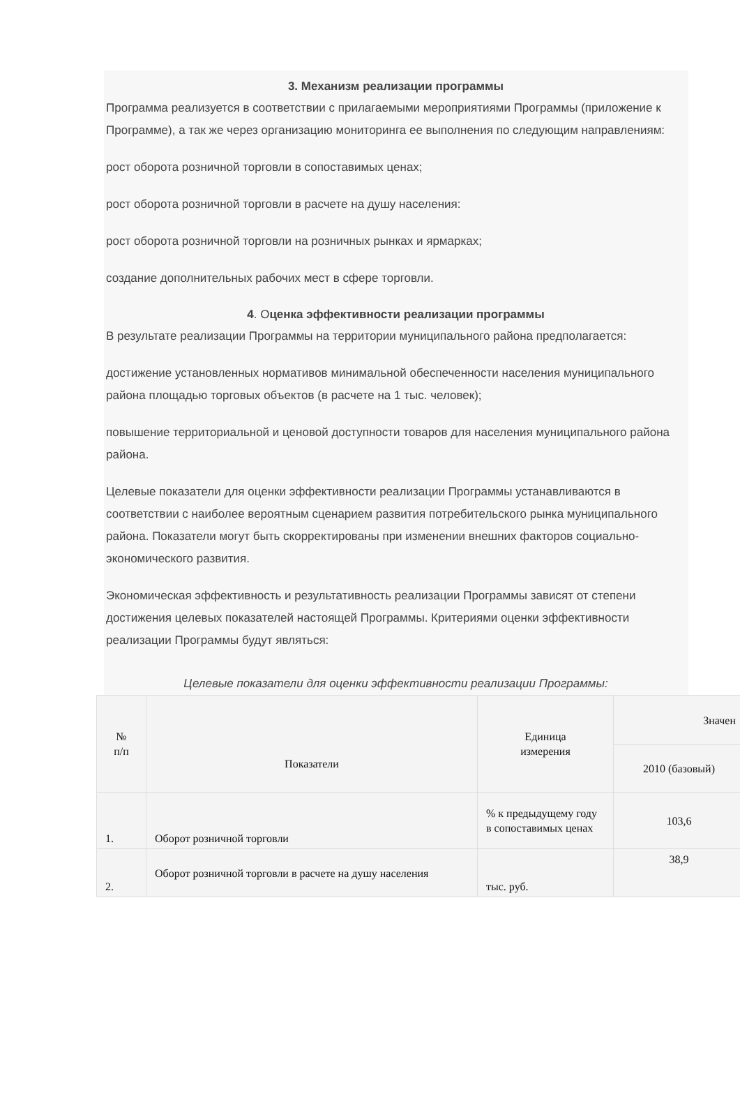3. Механизм реализации программы
Программа реализуется в соответствии с прилагаемыми мероприятиями Программы (приложение к Программе), а так же через организацию мониторинга ее выполнения по следующим направлениям:
рост оборота розничной торговли в сопоставимых ценах;
рост оборота розничной торговли в расчете на душу населения:
рост оборота розничной торговли на розничных рынках и ярмарках;
создание дополнительных рабочих мест в сфере торговли.
4. Оценка эффективности реализации программы
В результате реализации Программы на территории муниципального района предполагается:
достижение установленных нормативов минимальной обеспеченности населения муниципального района площадью торговых объектов (в расчете на 1 тыс. человек);
повышение территориальной и ценовой доступности товаров для населения муниципального района района.
Целевые показатели для оценки эффективности реализации Программы устанавливаются в соответствии с наиболее вероятным сценарием развития потребительского рынка муниципального района. Показатели могут быть скорректированы при изменении внешних факторов социально-экономического развития.
Экономическая эффективность и результативность реализации Программы зависят от степени достижения целевых показателей настоящей Программы. Критериями оценки эффективности реализации Программы будут являться:
Целевые показатели для оценки эффективности реализации Программы:
| № п/п | Показатели | Единица измерения | Значен |
| --- | --- | --- | --- |
| | | | 2010 (базовый) |
| 1. | Оборот розничной торговли | % к предыдущему году в сопоставимых ценах | 103,6 |
| 2. | Оборот розничной торговли в расчете на душу населения | тыс. руб. | 38,9 |